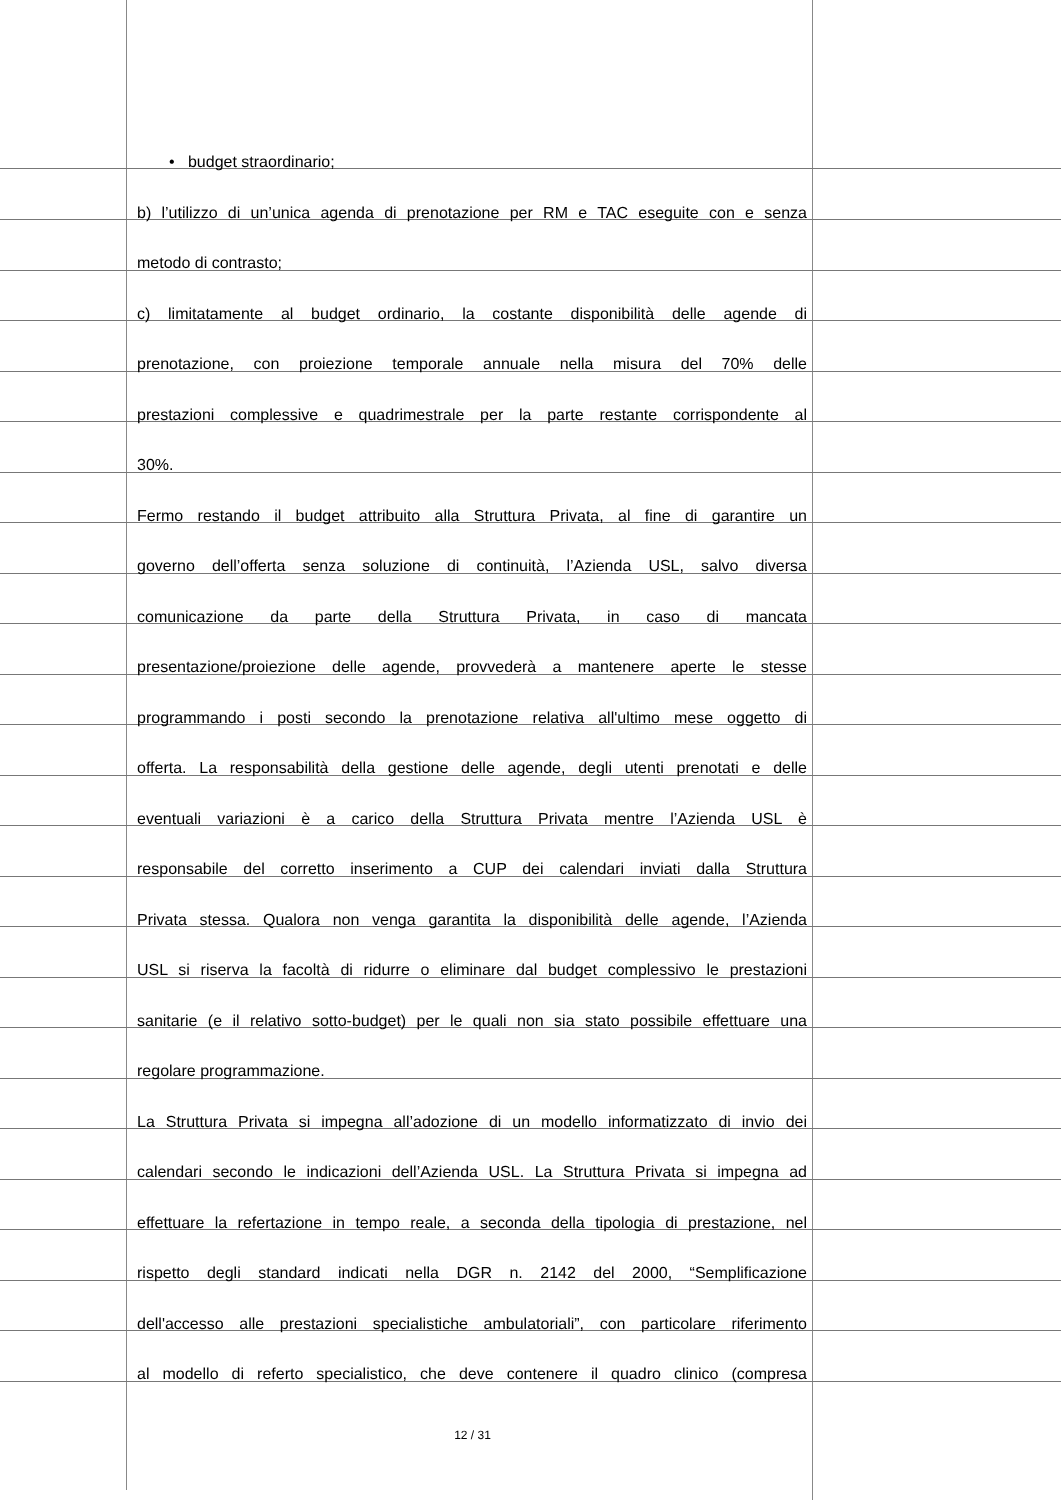• budget straordinario;
b) l’utilizzo di un’unica agenda di prenotazione per RM e TAC eseguite con e senza
metodo di contrasto;
c) limitatamente al budget ordinario, la costante disponibilità delle agende di
prenotazione, con proiezione temporale annuale nella misura del 70% delle
prestazioni complessive e quadrimestrale per la parte restante corrispondente al
30%.
Fermo restando il budget attribuito alla Struttura Privata, al fine di garantire un
governo dell’offerta senza soluzione di continuità, l’Azienda USL, salvo diversa
comunicazione da parte della Struttura Privata, in caso di mancata
presentazione/proiezione delle agende, provvederà a mantenere aperte le stesse
programmando i posti secondo la prenotazione relativa all'ultimo mese oggetto di
offerta. La responsabilità della gestione delle agende, degli utenti prenotati e delle
eventuali variazioni è a carico della Struttura Privata mentre l’Azienda USL è
responsabile del corretto inserimento a CUP dei calendari inviati dalla Struttura
Privata stessa. Qualora non venga garantita la disponibilità delle agende, l’Azienda
USL si riserva la facoltà di ridurre o eliminare dal budget complessivo le prestazioni
sanitarie (e il relativo sotto-budget) per le quali non sia stato possibile effettuare una
regolare programmazione.
La Struttura Privata si impegna all’adozione di un modello informatizzato di invio dei
calendari secondo le indicazioni dell’Azienda USL. La Struttura Privata si impegna ad
effettuare la refertazione in tempo reale, a seconda della tipologia di prestazione, nel
rispetto degli standard indicati nella DGR n. 2142 del 2000, “Semplificazione
dell'accesso alle prestazioni specialistiche ambulatoriali”, con particolare riferimento
al modello di referto specialistico, che deve contenere il quadro clinico (compresa
12 / 31